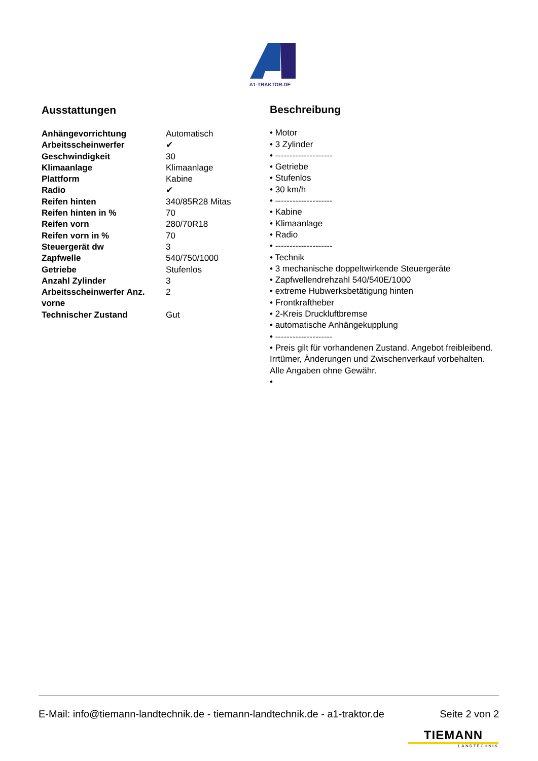A1-TRAKTOR.DE
Ausstattungen
| Anhängevorrichtung | Automatisch |
| Arbeitsscheinwerfer | ✔ |
| Geschwindigkeit | 30 |
| Klimaanlage | Klimaanlage |
| Plattform | Kabine |
| Radio | ✔ |
| Reifen hinten | 340/85R28 Mitas |
| Reifen hinten in % | 70 |
| Reifen vorn | 280/70R18 |
| Reifen vorn in % | 70 |
| Steuergerät dw | 3 |
| Zapfwelle | 540/750/1000 |
| Getriebe | Stufenlos |
| Anzahl Zylinder | 3 |
| Arbeitsscheinwerfer Anz. vorne | 2 |
| Technischer Zustand | Gut |
Beschreibung
• Motor
• 3 Zylinder
• --------------------
• Getriebe
• Stufenlos
• 30 km/h
• --------------------
• Kabine
• Klimaanlage
• Radio
• --------------------
• Technik
• 3 mechanische doppeltwirkende Steuergeräte
• Zapfwellendrehzahl 540/540E/1000
• extreme Hubwerksbetätigung hinten
• Frontkraftheber
• 2-Kreis Druckluftbremse
• automatische Anhängekupplung
• --------------------
• Preis gilt für vorhandenen Zustand. Angebot freibleibend. Irrtümer, Änderungen und Zwischenverkauf vorbehalten. Alle Angaben ohne Gewähr.
•
E-Mail: info@tiemann-landtechnik.de - tiemann-landtechnik.de - a1-traktor.de Seite 2 von 2
TIEMANN
LANDTECHNIK